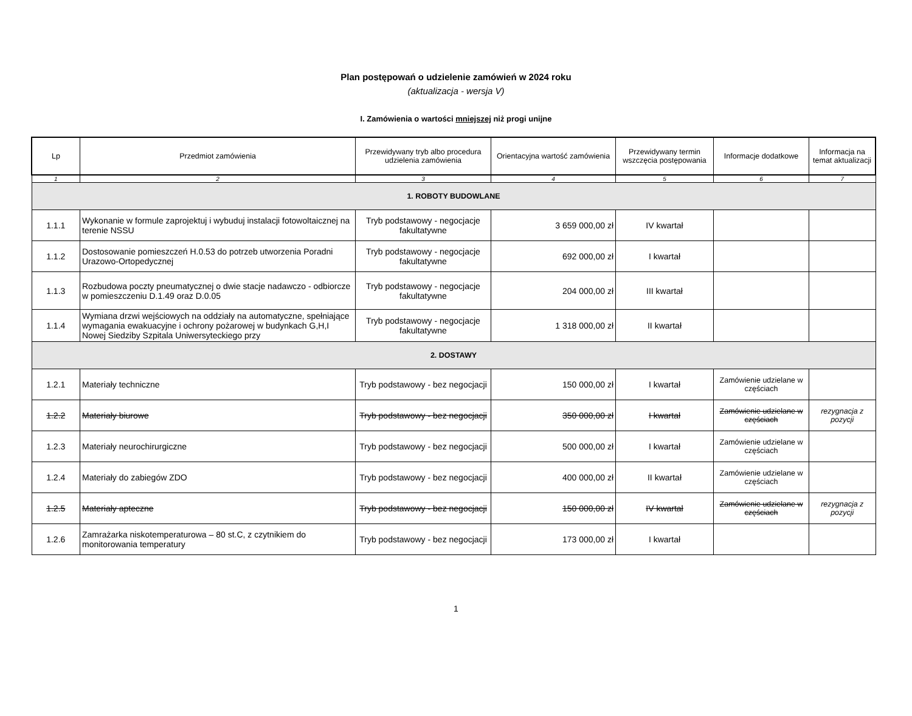Plan postępowań o udzielenie zamówień w 2024 roku
(aktualizacja - wersja V)
I. Zamówienia o wartości mniejszej niż progi unijne
| Lp | Przedmiot zamówienia | Przewidywany tryb albo procedura udzielenia zamówienia | Orientacyjna wartość zamówienia | Przewidywany termin wszczęcia postępowania | Informacje dodatkowe | Informacja na temat aktualizacji |
| --- | --- | --- | --- | --- | --- | --- |
| 1 | 2 | 3 | 4 | 5 | 6 | 7 |
| 1. ROBOTY BUDOWLANE | | | | | | |
| 1.1.1 | Wykonanie w formule zaprojektuj i wybuduj instalacji fotowoltaicznej na terenie NSSU | Tryb podstawowy - negocjacje fakultatywne | 3 659 000,00 zł | IV kwartał | | |
| 1.1.2 | Dostosowanie pomieszczeń H.0.53 do potrzeb utworzenia Poradni Urazowo-Ortopedycznej | Tryb podstawowy - negocjacje fakultatywne | 692 000,00 zł | I kwartał | | |
| 1.1.3 | Rozbudowa poczty pneumatycznej o dwie stacje nadawczo - odbiorcze w pomieszczeniu D.1.49 oraz D.0.05 | Tryb podstawowy - negocjacje fakultatywne | 204 000,00 zł | III kwartał | | |
| 1.1.4 | Wymiana drzwi wejściowych na oddziały na automatyczne, spełniające wymagania ewakuacyjne i ochrony pożarowej w budynkach G,H,I Nowej Siedziby Szpitala Uniwersyteckiego przy | Tryb podstawowy - negocjacje fakultatywne | 1 318 000,00 zł | II kwartał | | |
| 2. DOSTAWY | | | | | | |
| 1.2.1 | Materiały techniczne | Tryb podstawowy - bez negocjacji | 150 000,00 zł | I kwartał | Zamówienie udzielane w częściach | |
| 1.2.2 | Materiały biurowe | Tryb podstawowy - bez negocjacji | 350 000,00 zł | I kwartał | Zamówienie udzielane w częściach | rezygnacja z pozycji |
| 1.2.3 | Materiały neurochirurgiczne | Tryb podstawowy - bez negocjacji | 500 000,00 zł | I kwartał | Zamówienie udzielane w częściach | |
| 1.2.4 | Materiały do zabiegów ZDO | Tryb podstawowy - bez negocjacji | 400 000,00 zł | II kwartał | Zamówienie udzielane w częściach | |
| 1.2.5 | Materiały apteczne | Tryb podstawowy - bez negocjacji | 150 000,00 zł | IV kwartał | Zamówienie udzielane w częściach | rezygnacja z pozycji |
| 1.2.6 | Zamrażarka niskotemperaturowa – 80 st.C, z czytnikiem do monitorowania temperatury | Tryb podstawowy - bez negocjacji | 173 000,00 zł | I kwartał | | |
1